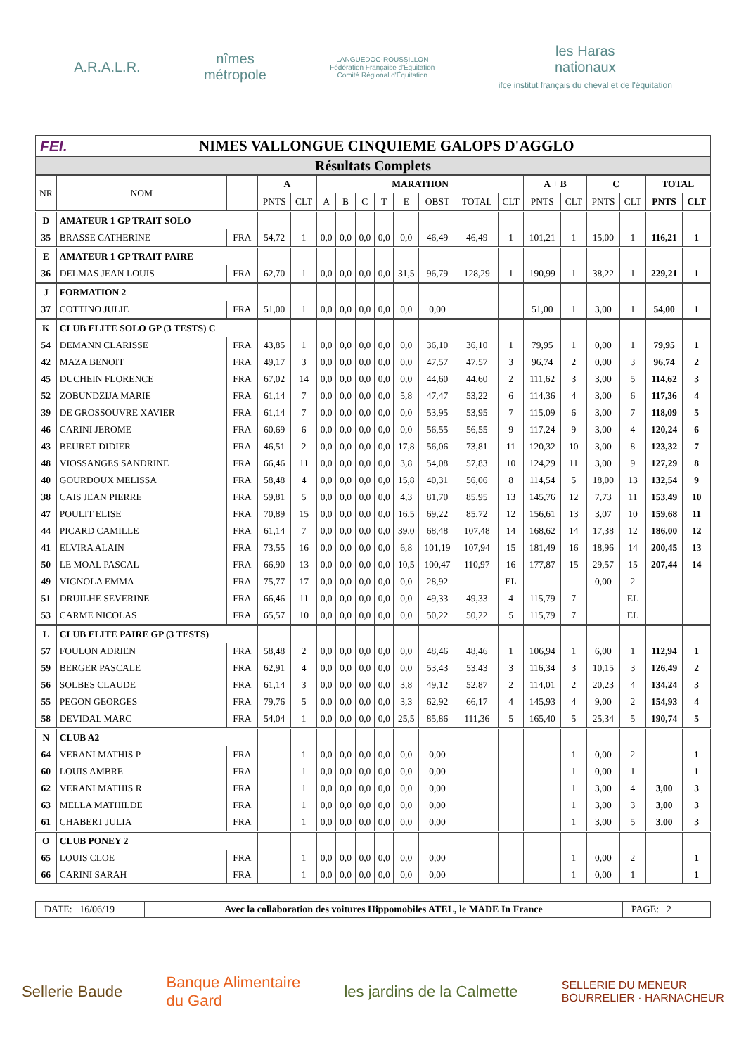A.R.A.L.R.
nîmes
métropole
LANGUEDOC-ROUSSILLON
Fédération Française d'Équitation
Comité Régional d'Équitation
les Haras
nationaux
ifce institut français du cheval et de l'équitation
FEI. NIMES VALLONGUE CINQUIEME GALOPS D'AGGLO
Résultats Complets
| NR | NOM | | A | | MARATHON | | | | | | | | A + B | | C | | TOTAL | |
| --- | --- | --- | --- | --- | --- | --- | --- | --- | --- | --- | --- | --- | --- | --- | --- | --- | --- | --- |
| | | | PNTS | CLT | A | B | C | T | E | OBST | TOTAL | CLT | PNTS | CLT | PNTS | CLT | PNTS | CLT |
| D | AMATEUR 1 GP TRAIT SOLO | | | | | | | | | | | | | | | | | |
| 35 | BRASSE CATHERINE | FRA | 54,72 | 1 | 0,0 | 0,0 | 0,0 | 0,0 | 0,0 | 46,49 | 46,49 | 1 | 101,21 | 1 | 15,00 | 1 | 116,21 | 1 |
| E | AMATEUR 1 GP TRAIT PAIRE | | | | | | | | | | | | | | | | | |
| 36 | DELMAS JEAN LOUIS | FRA | 62,70 | 1 | 0,0 | 0,0 | 0,0 | 0,0 | 31,5 | 96,79 | 128,29 | 1 | 190,99 | 1 | 38,22 | 1 | 229,21 | 1 |
| J | FORMATION 2 | | | | | | | | | | | | | | | | | |
| 37 | COTTINO JULIE | FRA | 51,00 | 1 | 0,0 | 0,0 | 0,0 | 0,0 | 0,0 | 0,00 | | | 51,00 | 1 | 3,00 | 1 | 54,00 | 1 |
| K | CLUB ELITE SOLO GP (3 TESTS) C | | | | | | | | | | | | | | | | | |
| 54 | DEMANN CLARISSE | FRA | 43,85 | 1 | 0,0 | 0,0 | 0,0 | 0,0 | 0,0 | 36,10 | 36,10 | 1 | 79,95 | 1 | 0,00 | 1 | 79,95 | 1 |
| 42 | MAZA BENOIT | FRA | 49,17 | 3 | 0,0 | 0,0 | 0,0 | 0,0 | 0,0 | 47,57 | 47,57 | 3 | 96,74 | 2 | 0,00 | 3 | 96,74 | 2 |
| 45 | DUCHEIN FLORENCE | FRA | 67,02 | 14 | 0,0 | 0,0 | 0,0 | 0,0 | 0,0 | 44,60 | 44,60 | 2 | 111,62 | 3 | 3,00 | 5 | 114,62 | 3 |
| 52 | ZOBUNDZIJA MARIE | FRA | 61,14 | 7 | 0,0 | 0,0 | 0,0 | 0,0 | 5,8 | 47,47 | 53,22 | 6 | 114,36 | 4 | 3,00 | 6 | 117,36 | 4 |
| 39 | DE GROSSOUVRE XAVIER | FRA | 61,14 | 7 | 0,0 | 0,0 | 0,0 | 0,0 | 0,0 | 53,95 | 53,95 | 7 | 115,09 | 6 | 3,00 | 7 | 118,09 | 5 |
| 46 | CARINI JEROME | FRA | 60,69 | 6 | 0,0 | 0,0 | 0,0 | 0,0 | 0,0 | 56,55 | 56,55 | 9 | 117,24 | 9 | 3,00 | 4 | 120,24 | 6 |
| 43 | BEURET DIDIER | FRA | 46,51 | 2 | 0,0 | 0,0 | 0,0 | 0,0 | 17,8 | 56,06 | 73,81 | 11 | 120,32 | 10 | 3,00 | 8 | 123,32 | 7 |
| 48 | VIOSSANGES SANDRINE | FRA | 66,46 | 11 | 0,0 | 0,0 | 0,0 | 0,0 | 3,8 | 54,08 | 57,83 | 10 | 124,29 | 11 | 3,00 | 9 | 127,29 | 8 |
| 40 | GOURDOUX MELISSA | FRA | 58,48 | 4 | 0,0 | 0,0 | 0,0 | 0,0 | 15,8 | 40,31 | 56,06 | 8 | 114,54 | 5 | 18,00 | 13 | 132,54 | 9 |
| 38 | CAIS JEAN PIERRE | FRA | 59,81 | 5 | 0,0 | 0,0 | 0,0 | 0,0 | 4,3 | 81,70 | 85,95 | 13 | 145,76 | 12 | 7,73 | 11 | 153,49 | 10 |
| 47 | POULIT ELISE | FRA | 70,89 | 15 | 0,0 | 0,0 | 0,0 | 0,0 | 16,5 | 69,22 | 85,72 | 12 | 156,61 | 13 | 3,07 | 10 | 159,68 | 11 |
| 44 | PICARD CAMILLE | FRA | 61,14 | 7 | 0,0 | 0,0 | 0,0 | 0,0 | 39,0 | 68,48 | 107,48 | 14 | 168,62 | 14 | 17,38 | 12 | 186,00 | 12 |
| 41 | ELVIRA ALAIN | FRA | 73,55 | 16 | 0,0 | 0,0 | 0,0 | 0,0 | 6,8 | 101,19 | 107,94 | 15 | 181,49 | 16 | 18,96 | 14 | 200,45 | 13 |
| 50 | LE MOAL PASCAL | FRA | 66,90 | 13 | 0,0 | 0,0 | 0,0 | 0,0 | 10,5 | 100,47 | 110,97 | 16 | 177,87 | 15 | 29,57 | 15 | 207,44 | 14 |
| 49 | VIGNOLA EMMA | FRA | 75,77 | 17 | 0,0 | 0,0 | 0,0 | 0,0 | 0,0 | 28,92 | | EL | | | 0,00 | 2 | | |
| 51 | DRUILHE SEVERINE | FRA | 66,46 | 11 | 0,0 | 0,0 | 0,0 | 0,0 | 0,0 | 49,33 | 49,33 | 4 | 115,79 | 7 | | EL | | |
| 53 | CARME NICOLAS | FRA | 65,57 | 10 | 0,0 | 0,0 | 0,0 | 0,0 | 0,0 | 50,22 | 50,22 | 5 | 115,79 | 7 | | EL | | |
| L | CLUB ELITE PAIRE GP (3 TESTS) | | | | | | | | | | | | | | | | | |
| 57 | FOULON ADRIEN | FRA | 58,48 | 2 | 0,0 | 0,0 | 0,0 | 0,0 | 0,0 | 48,46 | 48,46 | 1 | 106,94 | 1 | 6,00 | 1 | 112,94 | 1 |
| 59 | BERGER PASCALE | FRA | 62,91 | 4 | 0,0 | 0,0 | 0,0 | 0,0 | 0,0 | 53,43 | 53,43 | 3 | 116,34 | 3 | 10,15 | 3 | 126,49 | 2 |
| 56 | SOLBES CLAUDE | FRA | 61,14 | 3 | 0,0 | 0,0 | 0,0 | 0,0 | 3,8 | 49,12 | 52,87 | 2 | 114,01 | 2 | 20,23 | 4 | 134,24 | 3 |
| 55 | PEGON GEORGES | FRA | 79,76 | 5 | 0,0 | 0,0 | 0,0 | 0,0 | 3,3 | 62,92 | 66,17 | 4 | 145,93 | 4 | 9,00 | 2 | 154,93 | 4 |
| 58 | DEVIDAL MARC | FRA | 54,04 | 1 | 0,0 | 0,0 | 0,0 | 0,0 | 25,5 | 85,86 | 111,36 | 5 | 165,40 | 5 | 25,34 | 5 | 190,74 | 5 |
| N | CLUB A2 | | | | | | | | | | | | | | | | | |
| 64 | VERANI MATHIS P | FRA | | 1 | 0,0 | 0,0 | 0,0 | 0,0 | 0,0 | 0,00 | | | | 1 | 0,00 | 2 | | 1 |
| 60 | LOUIS AMBRE | FRA | | 1 | 0,0 | 0,0 | 0,0 | 0,0 | 0,0 | 0,00 | | | | 1 | 0,00 | 1 | | 1 |
| 62 | VERANI MATHIS R | FRA | | 1 | 0,0 | 0,0 | 0,0 | 0,0 | 0,0 | 0,00 | | | | 1 | 3,00 | 4 | 3,00 | 3 |
| 63 | MELLA MATHILDE | FRA | | 1 | 0,0 | 0,0 | 0,0 | 0,0 | 0,0 | 0,00 | | | | 1 | 3,00 | 3 | 3,00 | 3 |
| 61 | CHABERT JULIA | FRA | | 1 | 0,0 | 0,0 | 0,0 | 0,0 | 0,0 | 0,00 | | | | 1 | 3,00 | 5 | 3,00 | 3 |
| O | CLUB PONEY 2 | | | | | | | | | | | | | | | | | |
| 65 | LOUIS CLOE | FRA | | 1 | 0,0 | 0,0 | 0,0 | 0,0 | 0,0 | 0,00 | | | | 1 | 0,00 | 2 | | 1 |
| 66 | CARINI SARAH | FRA | | 1 | 0,0 | 0,0 | 0,0 | 0,0 | 0,0 | 0,00 | | | | 1 | 0,00 | 1 | | 1 |
DATE: 16/06/19
Avec la collaboration des voitures Hippomobiles ATEL, le MADE In France
PAGE: 2
Sellerie Baude
Banque Alimentaire
du Gard
les jardins de la Calmette
SELLERIE DU MENEUR
BOURRELIER · HARNACHEUR